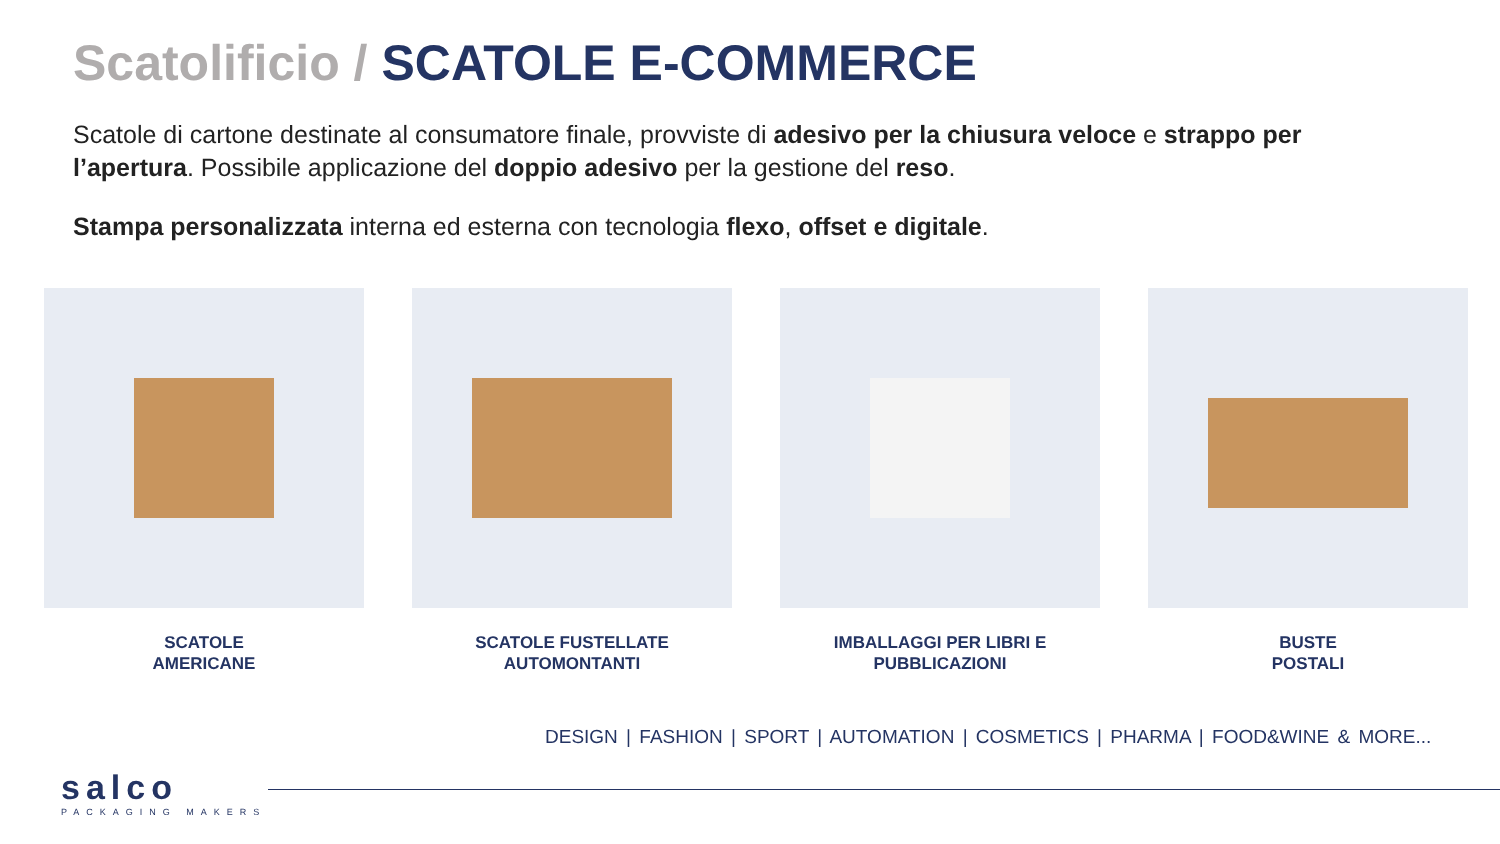Scatolificio / SCATOLE E-COMMERCE
Scatole di cartone destinate al consumatore finale, provviste di adesivo per la chiusura veloce e strappo per l’apertura. Possibile applicazione del doppio adesivo per la gestione del reso.
Stampa personalizzata interna ed esterna con tecnologia flexo, offset e digitale.
SCATOLE
AMERICANE
SCATOLE FUSTELLATE
AUTOMONTANTI
IMBALLAGGI PER LIBRI E
PUBBLICAZIONI
BUSTE
POSTALI
DESIGN | FASHION | SPORT | AUTOMATION | COSMETICS | PHARMA | FOOD&WINE & MORE...
salco
PACKAGING MAKERS